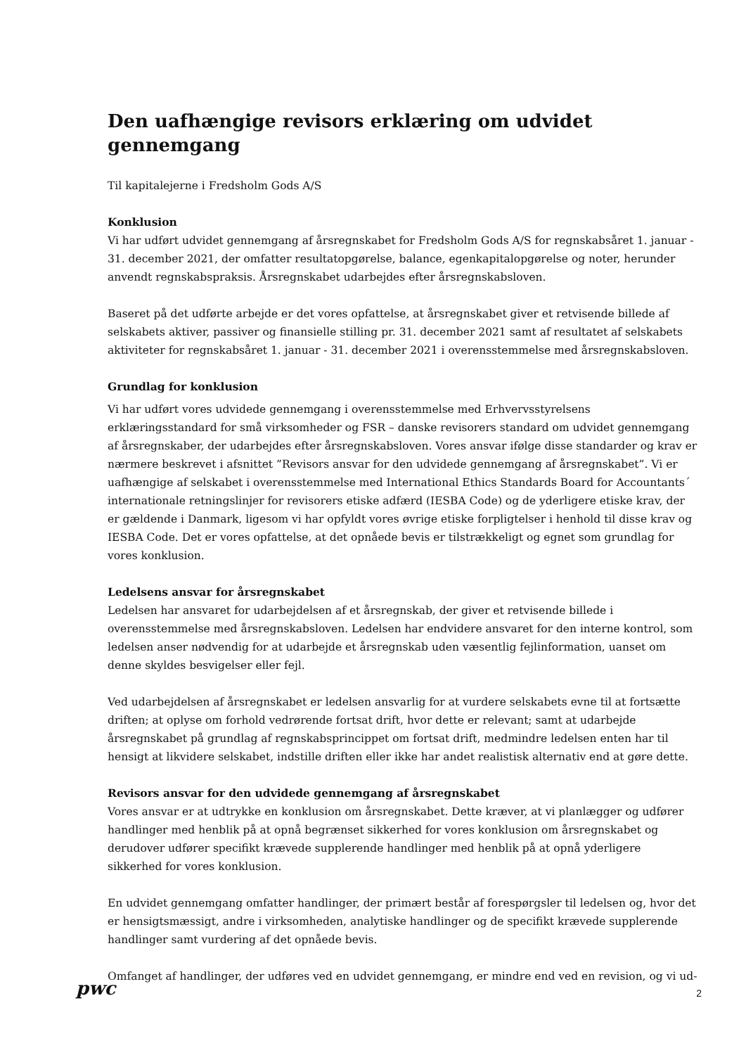Den uafhængige revisors erklæring om udvidet gennemgang
Til kapitalejerne i Fredsholm Gods A/S
Konklusion
Vi har udført udvidet gennemgang af årsregnskabet for Fredsholm Gods A/S for regnskabsåret 1. januar - 31. december 2021, der omfatter resultatopgørelse, balance, egenkapitalopgørelse og noter, herunder anvendt regnskabspraksis. Årsregnskabet udarbejdes efter årsregnskabsloven.
Baseret på det udførte arbejde er det vores opfattelse, at årsregnskabet giver et retvisende billede af selskabets aktiver, passiver og finansielle stilling pr. 31. december 2021 samt af resultatet af selskabets aktiviteter for regnskabsåret 1. januar - 31. december 2021 i overensstemmelse med årsregnskabsloven.
Grundlag for konklusion
Vi har udført vores udvidede gennemgang i overensstemmelse med Erhvervsstyrelsens erklæringsstandard for små virksomheder og FSR – danske revisorers standard om udvidet gennemgang af årsregnskaber, der udarbejdes efter årsregnskabsloven. Vores ansvar ifølge disse standarder og krav er nærmere beskrevet i afsnittet ”Revisors ansvar for den udvidede gennemgang af årsregnskabet”. Vi er uafhængige af selskabet i overensstemmelse med International Ethics Standards Board for Accountants´ internationale retningslinjer for revisorers etiske adfærd (IESBA Code) og de yderligere etiske krav, der er gældende i Danmark, ligesom vi har opfyldt vores øvrige etiske forpligtelser i henhold til disse krav og IESBA Code. Det er vores opfattelse, at det opnåede bevis er tilstrækkeligt og egnet som grundlag for vores konklusion.
Ledelsens ansvar for årsregnskabet
Ledelsen har ansvaret for udarbejdelsen af et årsregnskab, der giver et retvisende billede i overensstemmelse med årsregnskabsloven. Ledelsen har endvidere ansvaret for den interne kontrol, som ledelsen anser nødvendig for at udarbejde et årsregnskab uden væsentlig fejlinformation, uanset om denne skyldes besvigelser eller fejl.
Ved udarbejdelsen af årsregnskabet er ledelsen ansvarlig for at vurdere selskabets evne til at fortsætte driften; at oplyse om forhold vedrørende fortsat drift, hvor dette er relevant; samt at udarbejde årsregnskabet på grundlag af regnskabsprincippet om fortsat drift, medmindre ledelsen enten har til hensigt at likvidere selskabet, indstille driften eller ikke har andet realistisk alternativ end at gøre dette.
Revisors ansvar for den udvidede gennemgang af årsregnskabet
Vores ansvar er at udtrykke en konklusion om årsregnskabet. Dette kræver, at vi planlægger og udfører handlinger med henblik på at opnå begrænset sikkerhed for vores konklusion om årsregnskabet og derudover udfører specifikt krævede supplerende handlinger med henblik på at opnå yderligere sikkerhed for vores konklusion.
En udvidet gennemgang omfatter handlinger, der primært består af forespørgsler til ledelsen og, hvor det er hensigtsmæssigt, andre i virksomheden, analytiske handlinger og de specifikt krævede supplerende handlinger samt vurdering af det opnåede bevis.
Omfanget af handlinger, der udføres ved en udvidet gennemgang, er mindre end ved en revision, og vi ud-
pwc
2